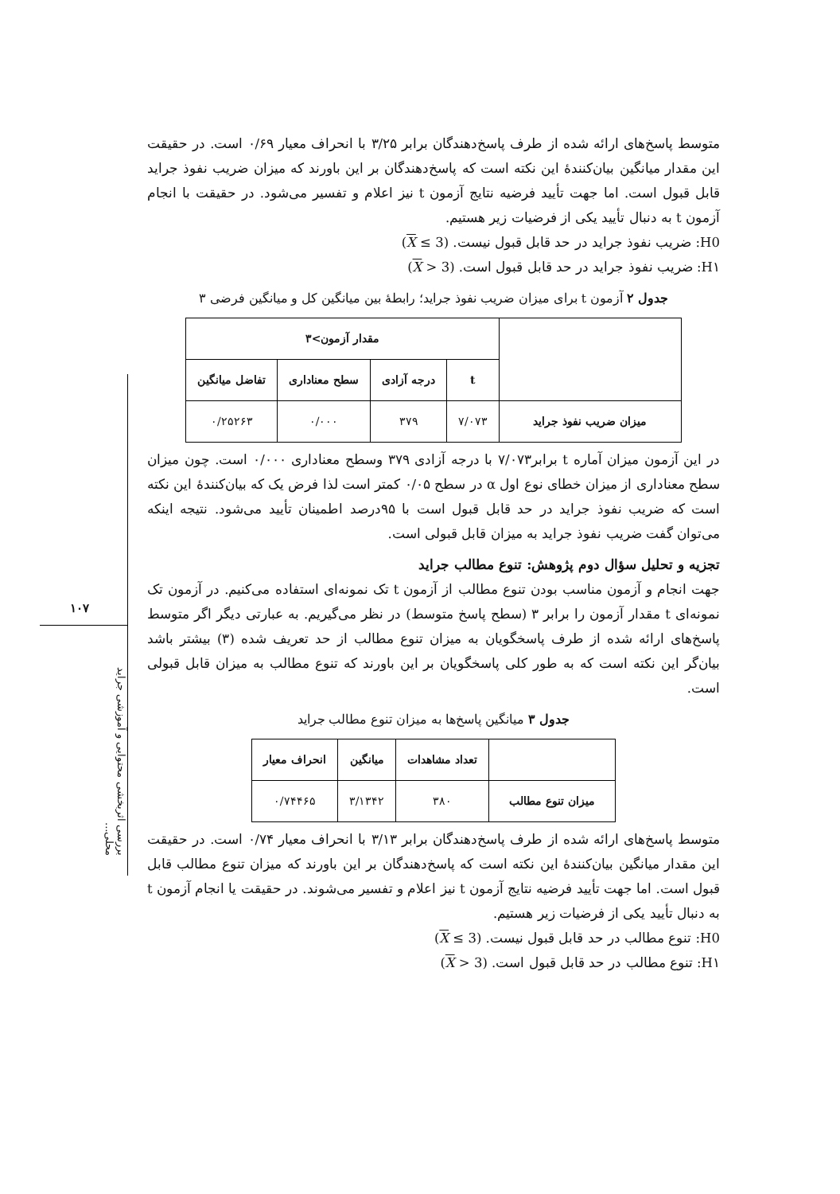۱۰۷
بررسی اثربخشی محتوایی و آموزشی جراید محلی...
متوسط پاسخ‌های ارائه شده از طرف پاسخ‌دهندگان برابر ۳/۲۵ با انحراف معیار ۰/۶۹ است. در حقیقت این مقدار میانگین بیان‌کنندهٔ این نکته است که پاسخ‌دهندگان بر این باورند که میزان ضریب نفوذ جراید قابل قبول است. اما جهت تأیید فرضیه نتایج آزمون t نیز اعلام و تفسیر می‌شود. در حقیقت با انجام آزمون t به دنبال تأیید یکی از فرضیات زیر هستیم.
H0: ضریب نفوذ جراید در حد قابل قبول نیست. (X ≤ 3)
H۱: ضریب نفوذ جراید در حد قابل قبول است. (X > 3)
جدول ۲ آزمون t برای میزان ضریب نفوذ جراید؛ رابطهٔ بین میانگین کل و میانگین فرضی ۳
| | مقدار آزمون>۳ | | | |
| --- | --- | --- | --- | --- |
| | t | درجه آزادی | سطح معناداری | تفاضل میانگین |
| میزان ضریب نفوذ جراید | ۷/۰۷۳ | ۳۷۹ | ۰/۰۰۰ | ۰/۲۵۲۶۳ |
در این آزمون میزان آماره t برابر۷/۰۷۳ با درجه آزادی ۳۷۹ وسطح معناداری ۰/۰۰۰ است. چون میزان سطح معناداری از میزان خطای نوع اول α در سطح ۰/۰۵ کمتر است لذا فرض یک که بیان‌کنندهٔ این نکته است که ضریب نفوذ جراید در حد قابل قبول است با ۹۵درصد اطمینان تأیید می‌شود. نتیجه اینکه می‌توان گفت ضریب نفوذ جراید به میزان قابل قبولی است.
تجزیه و تحلیل سؤال دوم پژوهش: تنوع مطالب جراید
جهت انجام و آزمون مناسب بودن تنوع مطالب از آزمون t تک نمونه‌ای استفاده می‌کنیم. در آزمون تک نمونه‌ای t مقدار آزمون را برابر ۳ (سطح پاسخ متوسط) در نظر می‌گیریم. به عبارتی دیگر اگر متوسط پاسخ‌های ارائه شده از طرف پاسخگویان به میزان تنوع مطالب از حد تعریف شده (۳) بیشتر باشد بیان‌گر این نکته است که به طور کلی پاسخگویان بر این باورند که تنوع مطالب به میزان قابل قبولی است.
جدول ۳ میانگین پاسخ‌ها به میزان تنوع مطالب جراید
| | تعداد مشاهدات | میانگین | انحراف معیار |
| --- | --- | --- | --- |
| میزان تنوع مطالب | ۳۸۰ | ۳/۱۳۴۲ | ۰/۷۴۴۶۵ |
متوسط پاسخ‌های ارائه شده از طرف پاسخ‌دهندگان برابر ۳/۱۳ با انحراف معیار ۰/۷۴ است. در حقیقت این مقدار میانگین بیان‌کنندهٔ این نکته است که پاسخ‌دهندگان بر این باورند که میزان تنوع مطالب قابل قبول است. اما جهت تأیید فرضیه نتایج آزمون t نیز اعلام و تفسیر می‌شوند. در حقیقت یا انجام آزمون t به دنبال تأیید یکی از فرضیات زیر هستیم.
H0: تنوع مطالب در حد قابل قبول نیست. (X ≤ 3)
H۱: تنوع مطالب در حد قابل قبول است. (X > 3)